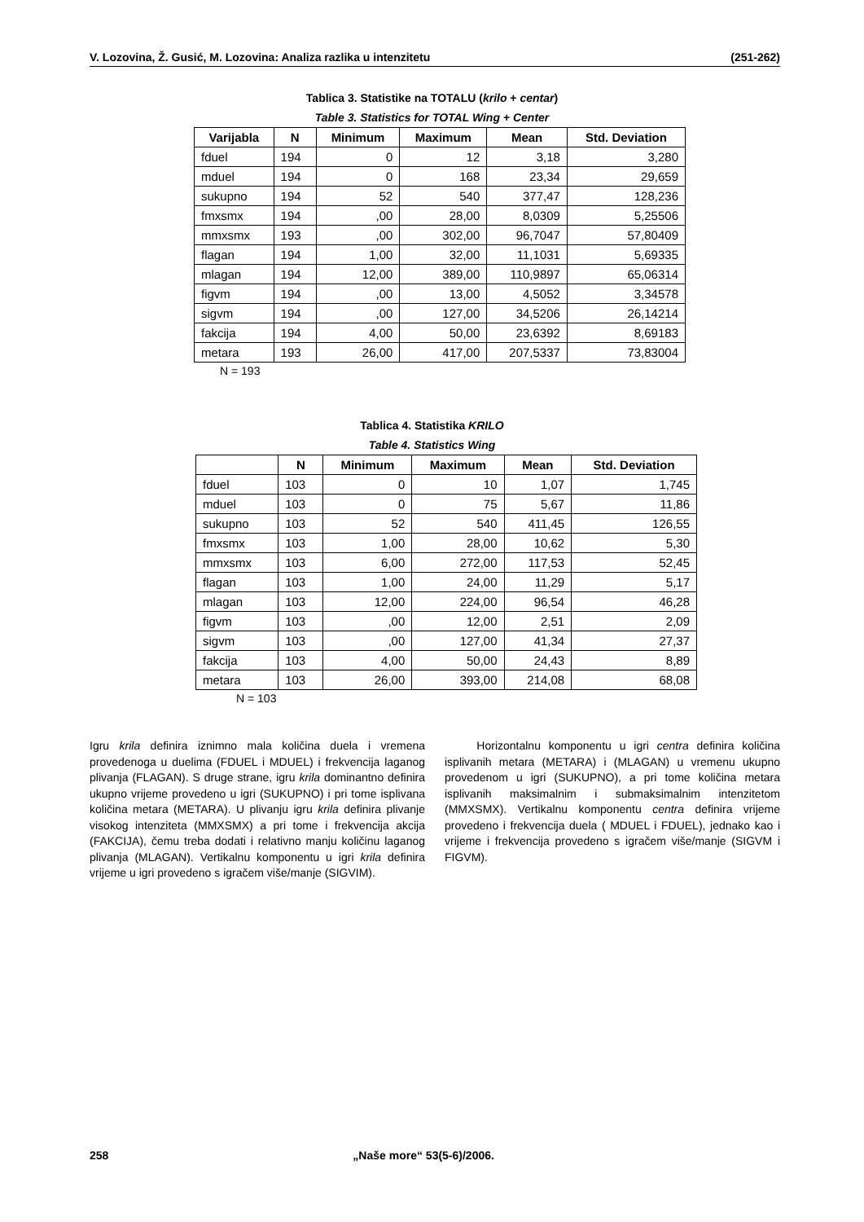V. Lozovina, Ž. Gusić, M. Lozovina: Analiza razlika u intenzitetu (251-262)
Tablica 3. Statistike na TOTALU (krilo + centar)
Table 3. Statistics for TOTAL Wing + Center
| Varijabla | N | Minimum | Maximum | Mean | Std. Deviation |
| --- | --- | --- | --- | --- | --- |
| fduel | 194 | 0 | 12 | 3,18 | 3,280 |
| mduel | 194 | 0 | 168 | 23,34 | 29,659 |
| sukupno | 194 | 52 | 540 | 377,47 | 128,236 |
| fmxsmx | 194 | ,00 | 28,00 | 8,0309 | 5,25506 |
| mmxsmx | 193 | ,00 | 302,00 | 96,7047 | 57,80409 |
| flagan | 194 | 1,00 | 32,00 | 11,1031 | 5,69335 |
| mlagan | 194 | 12,00 | 389,00 | 110,9897 | 65,06314 |
| figvm | 194 | ,00 | 13,00 | 4,5052 | 3,34578 |
| sigvm | 194 | ,00 | 127,00 | 34,5206 | 26,14214 |
| fakcija | 194 | 4,00 | 50,00 | 23,6392 | 8,69183 |
| metara | 193 | 26,00 | 417,00 | 207,5337 | 73,83004 |
N = 193
Tablica 4. Statistika KRILO
Table 4. Statistics Wing
| | N | Minimum | Maximum | Mean | Std. Deviation |
| --- | --- | --- | --- | --- | --- |
| fduel | 103 | 0 | 10 | 1,07 | 1,745 |
| mduel | 103 | 0 | 75 | 5,67 | 11,86 |
| sukupno | 103 | 52 | 540 | 411,45 | 126,55 |
| fmxsmx | 103 | 1,00 | 28,00 | 10,62 | 5,30 |
| mmxsmx | 103 | 6,00 | 272,00 | 117,53 | 52,45 |
| flagan | 103 | 1,00 | 24,00 | 11,29 | 5,17 |
| mlagan | 103 | 12,00 | 224,00 | 96,54 | 46,28 |
| figvm | 103 | ,00 | 12,00 | 2,51 | 2,09 |
| sigvm | 103 | ,00 | 127,00 | 41,34 | 27,37 |
| fakcija | 103 | 4,00 | 50,00 | 24,43 | 8,89 |
| metara | 103 | 26,00 | 393,00 | 214,08 | 68,08 |
N = 103
Igru krila definira iznimno mala količina duela i vremena provedenoga u duelima (FDUEL i MDUEL) i frekvencija laganog plivanja (FLAGAN). S druge strane, igru krila dominantno definira ukupno vrijeme provedeno u igri (SUKUPNO) i pri tome isplivana količina metara (METARA). U plivanju igru krila definira plivanje visokog intenziteta (MMXSMX) a pri tome i frekvencija akcija (FAKCIJA), čemu treba dodati i relativno manju količinu laganog plivanja (MLAGAN). Vertikalnu komponentu u igri krila definira vrijeme u igri provedeno s igračem više/manje (SIGVIM).
Horizontalnu komponentu u igri centra definira količina isplivanih metara (METARA) i (MLAGAN) u vremenu ukupno provedenom u igri (SUKUPNO), a pri tome količina metara isplivanih maksimalnim i submaksimalnim intenzitetom (MMXSMX). Vertikalnu komponentu centra definira vrijeme provedeno i frekvencija duela ( MDUEL i FDUEL), jednako kao i vrijeme i frekvencija provedeno s igračem više/manje (SIGVM i FIGVM).
258 „Naše more“ 53(5-6)/2006.